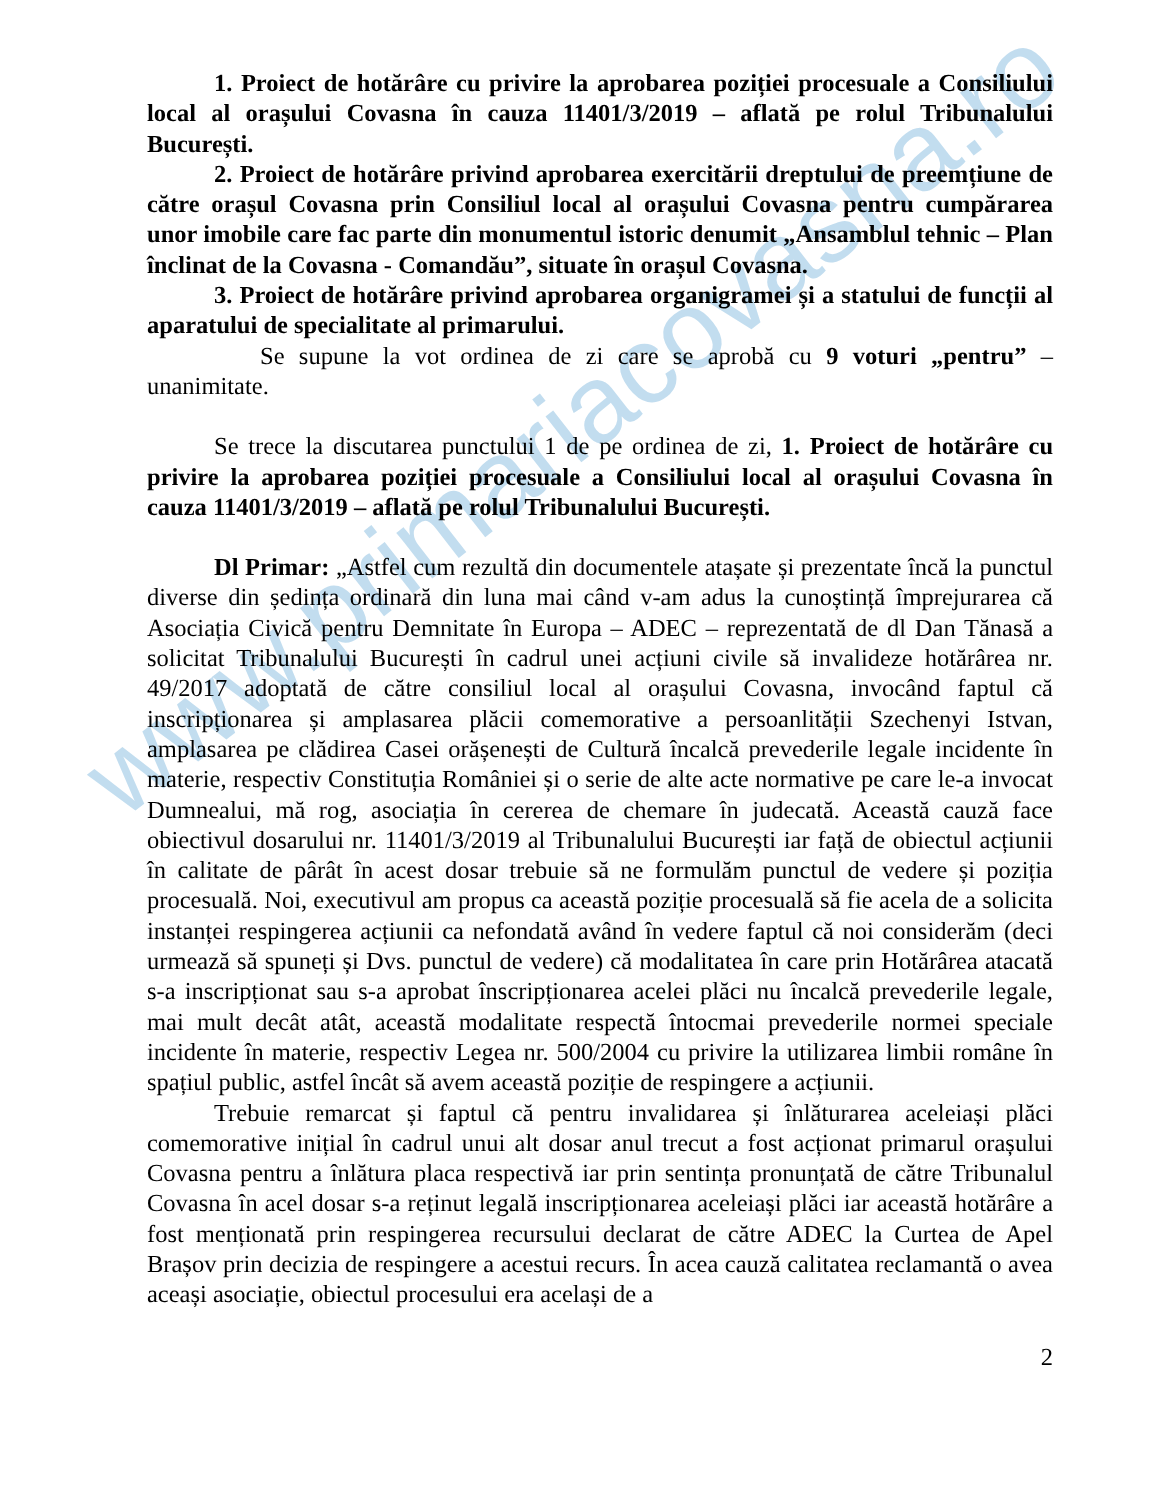www.primariacovasna.ro
1. Proiect de hotărâre cu privire la aprobarea poziției procesuale a Consiliului local al orașului Covasna în cauza 11401/3/2019 – aflată pe rolul Tribunalului București.
2. Proiect de hotărâre privind aprobarea exercitării dreptului de preemțiune de către orașul Covasna prin Consiliul local al orașului Covasna pentru cumpărarea unor imobile care fac parte din monumentul istoric denumit „Ansamblul tehnic – Plan înclinat de la Covasna - Comandău”, situate în orașul Covasna.
3. Proiect de hotărâre privind aprobarea organigramei și a statului de funcții al aparatului de specialitate al primarului.
Se supune la vot ordinea de zi care se aprobă cu 9 voturi „pentru” – unanimitate.
Se trece la discutarea punctului 1 de pe ordinea de zi, 1. Proiect de hotărâre cu privire la aprobarea poziției procesuale a Consiliului local al orașului Covasna în cauza 11401/3/2019 – aflată pe rolul Tribunalului București.
Dl Primar: „Astfel cum rezultă din documentele atașate și prezentate încă la punctul diverse din ședința ordinară din luna mai când v-am adus la cunoștință împrejurarea că Asociația Civică pentru Demnitate în Europa – ADEC – reprezentată de dl Dan Tănasă a solicitat Tribunalului București în cadrul unei acțiuni civile să invalideze hotărârea nr. 49/2017 adoptată de către consiliul local al orașului Covasna, invocând faptul că inscripționarea și amplasarea plăcii comemorative a persoanlității Szechenyi Istvan, amplasarea pe clădirea Casei orășenești de Cultură încalcă prevederile legale incidente în materie, respectiv Constituția României și o serie de alte acte normative pe care le-a invocat Dumnealui, mă rog, asociația în cererea de chemare în judecată. Această cauză face obiectivul dosarului nr. 11401/3/2019 al Tribunalului București iar față de obiectul acțiunii în calitate de pârât în acest dosar trebuie să ne formulăm punctul de vedere și poziția procesuală. Noi, executivul am propus ca această poziție procesuală să fie acela de a solicita instanței respingerea acțiunii ca nefondată având în vedere faptul că noi considerăm (deci urmează să spuneți și Dvs. punctul de vedere) că modalitatea în care prin Hotărârea atacată s-a inscripționat sau s-a aprobat înscripționarea acelei plăci nu încalcă prevederile legale, mai mult decât atât, această modalitate respectă întocmai prevederile normei speciale incidente în materie, respectiv Legea nr. 500/2004 cu privire la utilizarea limbii române în spațiul public, astfel încât să avem această poziție de respingere a acțiunii.
Trebuie remarcat și faptul că pentru invalidarea și înlăturarea aceleiași plăci comemorative inițial în cadrul unui alt dosar anul trecut a fost acționat primarul orașului Covasna pentru a înlătura placa respectivă iar prin sentința pronunțată de către Tribunalul Covasna în acel dosar s-a reținut legală inscripționarea aceleiași plăci iar această hotărâre a fost menționată prin respingerea recursului declarat de către ADEC la Curtea de Apel Brașov prin decizia de respingere a acestui recurs. În acea cauză calitatea reclamantă o avea aceași asociație, obiectul procesului era același de a
2